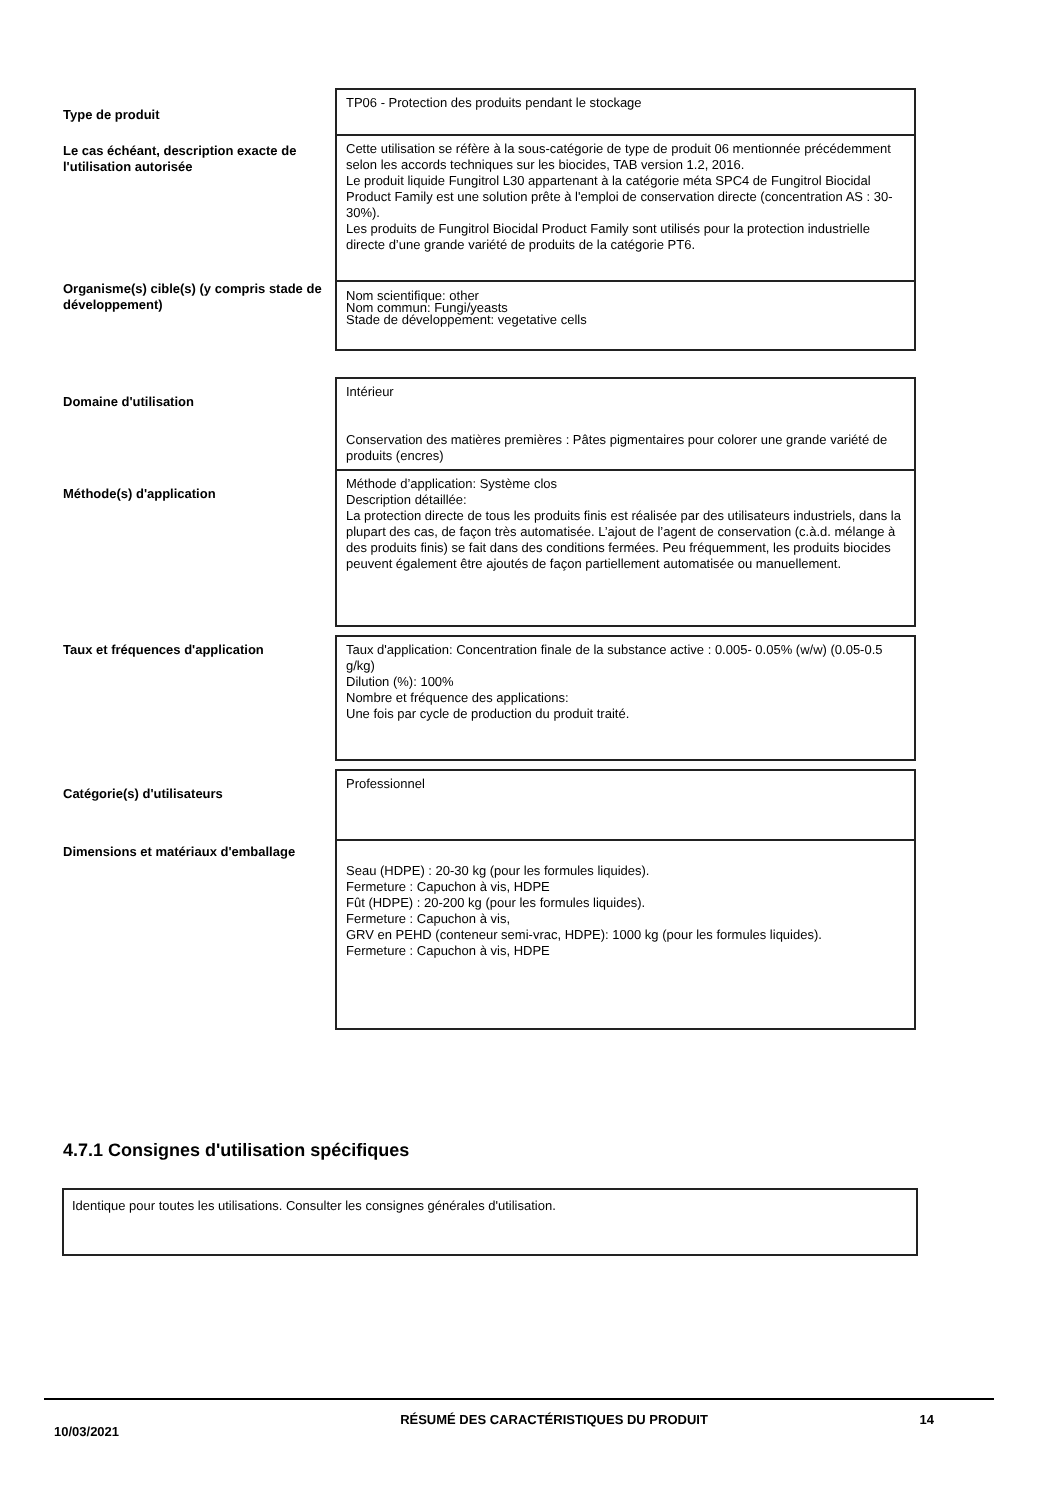| Type de produit | TP06 - Protection des produits pendant le stockage |
| Le cas échéant, description exacte de l'utilisation autorisée | Cette utilisation se réfère à la sous-catégorie de type de produit 06 mentionnée précédemment selon les accords techniques sur les biocides, TAB version 1.2, 2016. Le produit liquide Fungitrol L30 appartenant à la catégorie méta SPC4 de Fungitrol Biocidal Product Family est une solution prête à l'emploi de conservation directe (concentration AS : 30-30%). Les produits de Fungitrol Biocidal Product Family sont utilisés pour la protection industrielle directe d’une grande variété de produits de la catégorie PT6. |
| Organisme(s) cible(s) (y compris stade de développement) | Nom scientifique: other Nom commun: Fungi/yeasts Stade de développement: vegetative cells |
| Domaine d'utilisation | Intérieur Conservation des matières premières : Pâtes pigmentaires pour colorer une grande variété de produits (encres) |
| Méthode(s) d'application | Méthode d’application: Système clos Description détaillée: La protection directe de tous les produits finis est réalisée par des utilisateurs industriels, dans la plupart des cas, de façon très automatisée. L’ajout de l’agent de conservation (c.à.d. mélange à des produits finis) se fait dans des conditions fermées. Peu fréquemment, les produits biocides peuvent également être ajoutés de façon partiellement automatisée ou manuellement. |
| Taux et fréquences d'application | Taux d'application: Concentration finale de la substance active : 0.005- 0.05% (w/w) (0.05-0.5 g/kg) Dilution (%): 100% Nombre et fréquence des applications: Une fois par cycle de production du produit traité. |
| Catégorie(s) d'utilisateurs | Professionnel |
| Dimensions et matériaux d'emballage | Seau (HDPE) : 20-30 kg (pour les formules liquides). Fermeture : Capuchon à vis, HDPE Fût (HDPE) : 20-200 kg (pour les formules liquides). Fermeture : Capuchon à vis, GRV en PEHD (conteneur semi-vrac, HDPE): 1000 kg (pour les formules liquides). Fermeture : Capuchon à vis, HDPE |
4.7.1 Consignes d'utilisation spécifiques
Identique pour toutes les utilisations. Consulter les consignes générales d'utilisation.
10/03/2021
RÉSUMÉ DES CARACTÉRISTIQUES DU PRODUIT 14